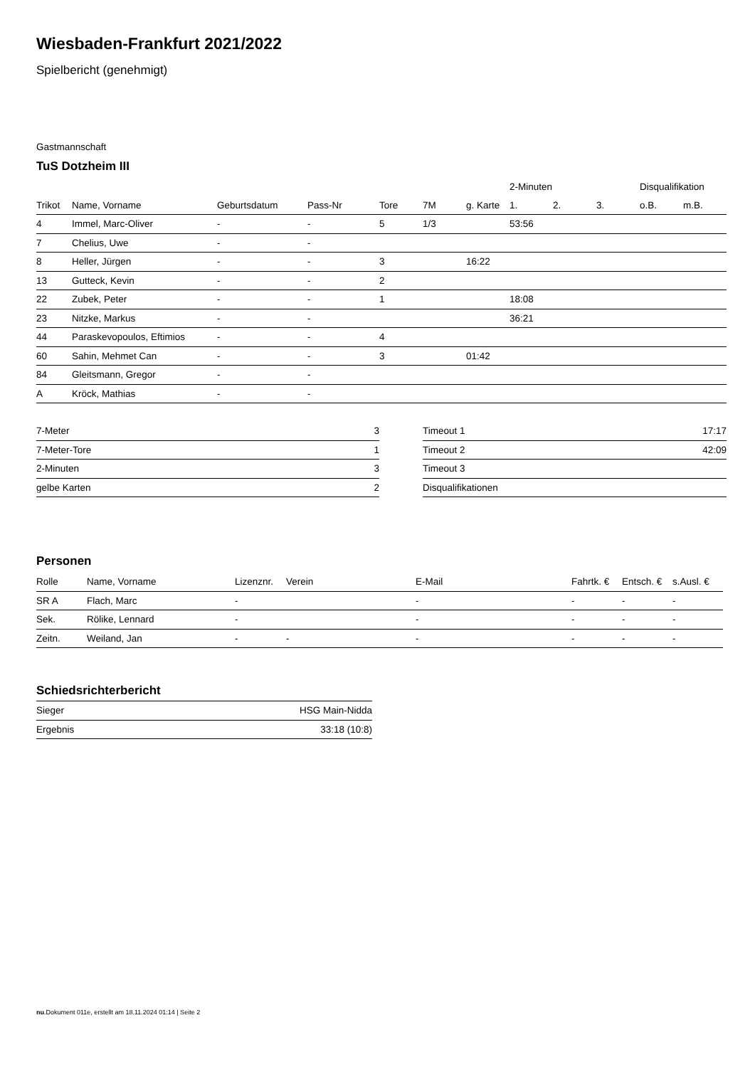Wiesbaden-Frankfurt 2021/2022
Spielbericht (genehmigt)
Gastmannschaft
TuS Dotzheim III
| | | | | | | | 2-Minuten | | | Disqualifikation | |
| --- | --- | --- | --- | --- | --- | --- | --- | --- | --- | --- | --- |
| Trikot | Name, Vorname | Geburtsdatum | Pass-Nr | Tore | 7M | g. Karte | 1. | 2. | 3. | o.B. | m.B. |
| 4 | Immel, Marc-Oliver | - | - | 5 | 1/3 | | 53:56 | | | | |
| 7 | Chelius, Uwe | - | - | | | | | | | | |
| 8 | Heller, Jürgen | - | - | 3 | | 16:22 | | | | | |
| 13 | Gutteck, Kevin | - | - | 2 | | | | | | | |
| 22 | Zubek, Peter | - | - | 1 | | | 18:08 | | | | |
| 23 | Nitzke, Markus | - | - | | | | 36:21 | | | | |
| 44 | Paraskevopoulos, Eftimios | - | - | 4 | | | | | | | |
| 60 | Sahin, Mehmet Can | - | - | 3 | | 01:42 | | | | | |
| 84 | Gleitsmann, Gregor | - | - | | | | | | | | |
| A | Kröck, Mathias | - | - | | | | | | | | |
| 7-Meter | 3 |
| 7-Meter-Tore | 1 |
| 2-Minuten | 3 |
| gelbe Karten | 2 |
| Timeout 1 | 17:17 |
| Timeout 2 | 42:09 |
| Timeout 3 | |
| Disqualifikationen | |
Personen
| Rolle | Name, Vorname | Lizenznr. | Verein | E-Mail | Fahrtk. € | Entsch. € | s.Ausl. € |
| --- | --- | --- | --- | --- | --- | --- | --- |
| SR A | Flach, Marc | - | | - | - | - | - |
| Sek. | Rölike, Lennard | - | | - | - | - | - |
| Zeitn. | Weiland, Jan | - | - | - | - | - | - |
Schiedsrichterbericht
| Sieger | HSG Main-Nidda |
| Ergebnis | 33:18 (10:8) |
nu.Dokument 011e, erstellt am 18.11.2024 01:14 | Seite 2